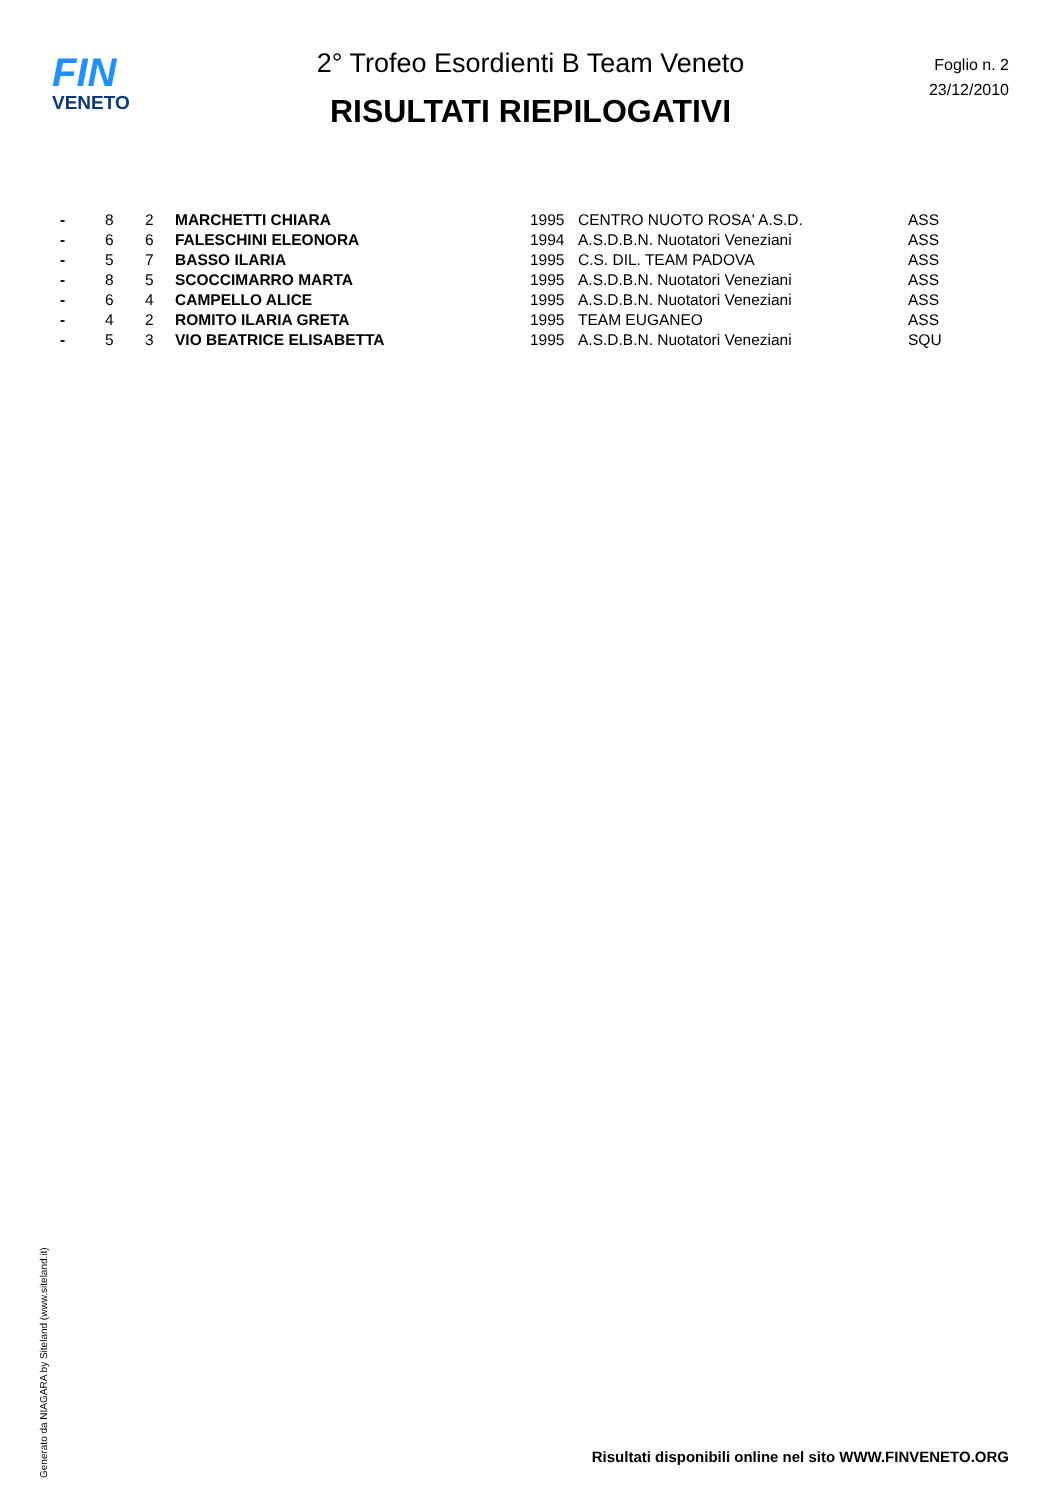FIN
VENETO
Foglio n. 2
23/12/2010
2° Trofeo Esordienti B Team Veneto
RISULTATI RIEPILOGATIVI
| - | 8 | 2 | MARCHETTI CHIARA | 1995 | CENTRO NUOTO ROSA' A.S.D. | ASS |
| - | 6 | 6 | FALESCHINI ELEONORA | 1994 | A.S.D.B.N. Nuotatori Veneziani | ASS |
| - | 5 | 7 | BASSO ILARIA | 1995 | C.S. DIL. TEAM PADOVA | ASS |
| - | 8 | 5 | SCOCCIMARRO MARTA | 1995 | A.S.D.B.N. Nuotatori Veneziani | ASS |
| - | 6 | 4 | CAMPELLO ALICE | 1995 | A.S.D.B.N. Nuotatori Veneziani | ASS |
| - | 4 | 2 | ROMITO ILARIA GRETA | 1995 | TEAM EUGANEO | ASS |
| - | 5 | 3 | VIO BEATRICE ELISABETTA | 1995 | A.S.D.B.N. Nuotatori Veneziani | SQU |
Generato da NIAGARA by Siteland (www.siteland.it)
Risultati disponibili online nel sito WWW.FINVENETO.ORG